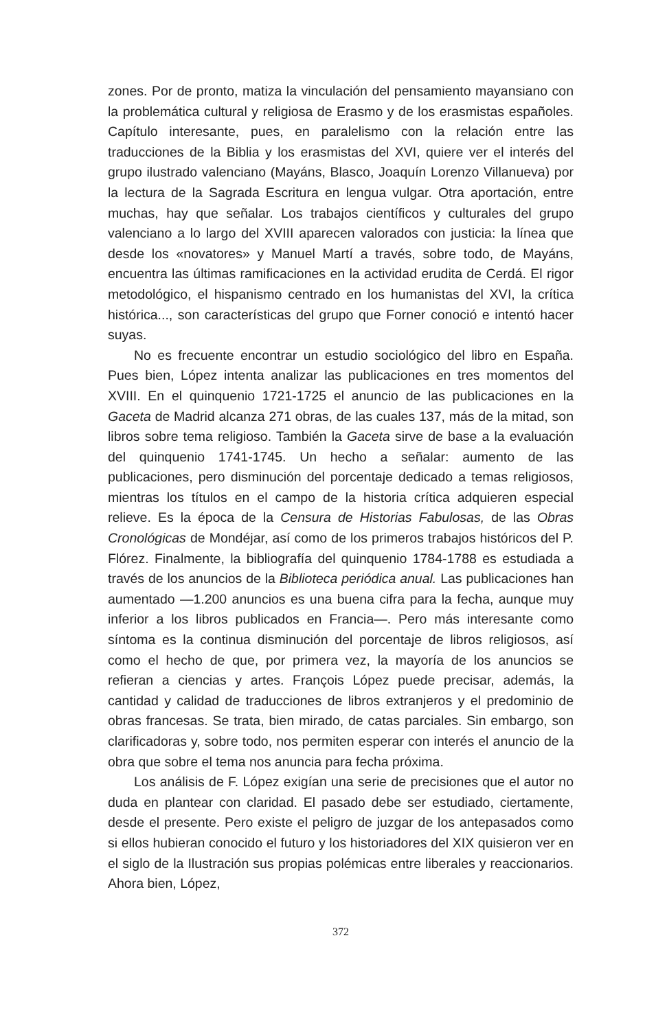zones. Por de pronto, matiza la vinculación del pensamiento mayansiano con la problemática cultural y religiosa de Erasmo y de los erasmistas españoles. Capítulo interesante, pues, en paralelismo con la relación entre las traducciones de la Biblia y los erasmistas del XVI, quiere ver el interés del grupo ilustrado valenciano (Mayáns, Blasco, Joaquín Lorenzo Villanueva) por la lectura de la Sagrada Escritura en lengua vulgar. Otra aportación, entre muchas, hay que señalar. Los trabajos científicos y culturales del grupo valenciano a lo largo del XVIII aparecen valorados con justicia: la línea que desde los «novatores» y Manuel Martí a través, sobre todo, de Mayáns, encuentra las últimas ramificaciones en la actividad erudita de Cerdá. El rigor metodológico, el hispanismo centrado en los humanistas del XVI, la crítica histórica..., son características del grupo que Forner conoció e intentó hacer suyas.
No es frecuente encontrar un estudio sociológico del libro en España. Pues bien, López intenta analizar las publicaciones en tres momentos del XVIII. En el quinquenio 1721-1725 el anuncio de las publicaciones en la Gaceta de Madrid alcanza 271 obras, de las cuales 137, más de la mitad, son libros sobre tema religioso. También la Gaceta sirve de base a la evaluación del quinquenio 1741-1745. Un hecho a señalar: aumento de las publicaciones, pero disminución del porcentaje dedicado a temas religiosos, mientras los títulos en el campo de la historia crítica adquieren especial relieve. Es la época de la Censura de Historias Fabulosas, de las Obras Cronológicas de Mondéjar, así como de los primeros trabajos históricos del P. Flórez. Finalmente, la bibliografía del quinquenio 1784-1788 es estudiada a través de los anuncios de la Biblioteca periódica anual. Las publicaciones han aumentado —1.200 anuncios es una buena cifra para la fecha, aunque muy inferior a los libros publicados en Francia—. Pero más interesante como síntoma es la continua disminución del porcentaje de libros religiosos, así como el hecho de que, por primera vez, la mayoría de los anuncios se refieran a ciencias y artes. François López puede precisar, además, la cantidad y calidad de traducciones de libros extranjeros y el predominio de obras francesas. Se trata, bien mirado, de catas parciales. Sin embargo, son clarificadoras y, sobre todo, nos permiten esperar con interés el anuncio de la obra que sobre el tema nos anuncia para fecha próxima.
Los análisis de F. López exigían una serie de precisiones que el autor no duda en plantear con claridad. El pasado debe ser estudiado, ciertamente, desde el presente. Pero existe el peligro de juzgar de los antepasados como si ellos hubieran conocido el futuro y los historiadores del XIX quisieron ver en el siglo de la Ilustración sus propias polémicas entre liberales y reaccionarios. Ahora bien, López,
372